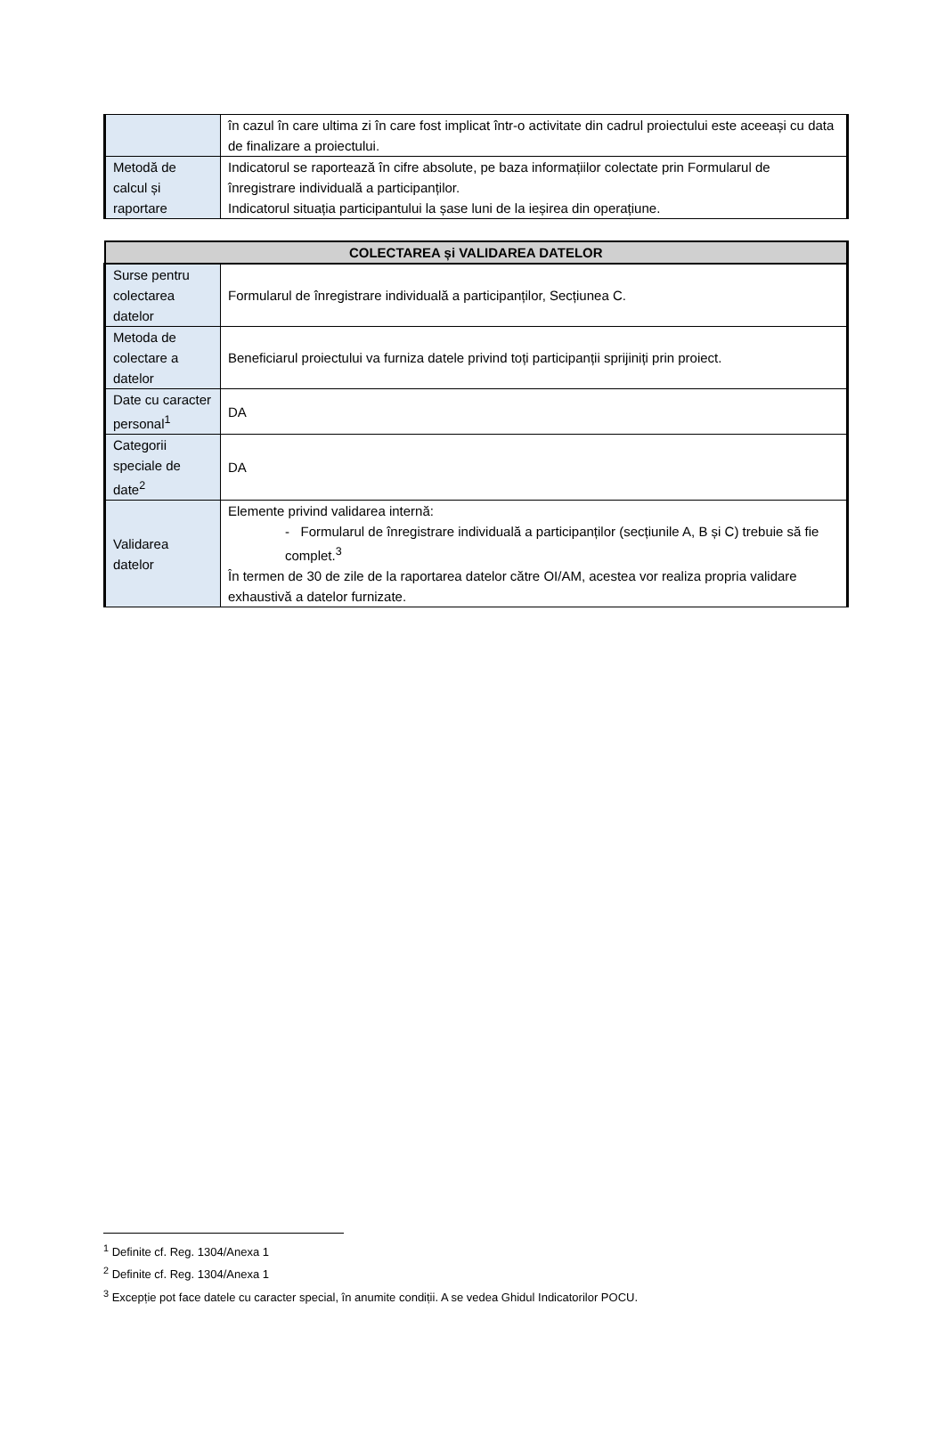| | în cazul în care ultima zi în care fost implicat într-o activitate din cadrul proiectului este aceeași cu data de finalizare a proiectului. |
| Metodă de calcul și raportare | Indicatorul se raportează în cifre absolute, pe baza informațiilor colectate prin Formularul de înregistrare individuală a participanților. Indicatorul situația participantului la șase luni de la ieșirea din operațiune. |
| COLECTAREA și VALIDAREA DATELOR | |
| --- | --- |
| Surse pentru colectarea datelor | Formularul de înregistrare individuală a participanților, Secțiunea C. |
| Metoda de colectare a datelor | Beneficiarul proiectului va furniza datele privind toți participanții sprijiniți prin proiect. |
| Date cu caracter personal<sup>1</sup> | DA |
| Categorii speciale de date<sup>2</sup> | DA |
| Validarea datelor | Elemente privind validarea internă: - Formularul de înregistrare individuală a participanților (secțiunile A, B și C) trebuie să fie complet.<sup>3</sup> În termen de 30 de zile de la raportarea datelor către OI/AM, acestea vor realiza propria validare exhaustivă a datelor furnizate. |
<sup>1</sup> Definite cf. Reg. 1304/Anexa 1
<sup>2</sup> Definite cf. Reg. 1304/Anexa 1
<sup>3</sup> Excepție pot face datele cu caracter special, în anumite condiții. A se vedea Ghidul Indicatorilor POCU.